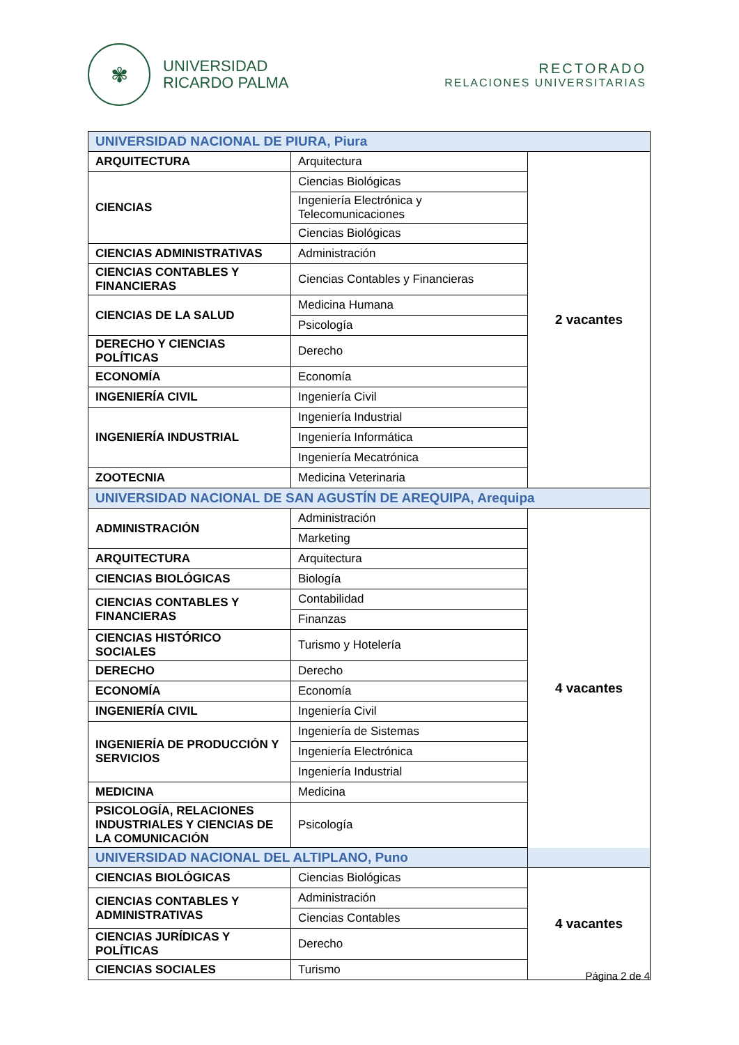✾
UNIVERSIDAD
RICARDO PALMA
RECTORADO
RELACIONES UNIVERSITARIAS
| UNIVERSIDAD NACIONAL DE PIURA, Piura | | |
| ARQUITECTURA | Arquitectura | 2 vacantes |
| CIENCIAS | Ciencias Biológicas | |
| | Ingeniería Electrónica y Telecomunicaciones | |
| | Ciencias Biológicas | |
| CIENCIAS ADMINISTRATIVAS | Administración | |
| CIENCIAS CONTABLES Y FINANCIERAS | Ciencias Contables y Financieras | |
| CIENCIAS DE LA SALUD | Medicina Humana | |
| | Psicología | |
| DERECHO Y CIENCIAS POLÍTICAS | Derecho | |
| ECONOMÍA | Economía | |
| INGENIERÍA CIVIL | Ingeniería Civil | |
| INGENIERÍA INDUSTRIAL | Ingeniería Industrial | |
| | Ingeniería Informática | |
| | Ingeniería Mecatrónica | |
| ZOOTECNIA | Medicina Veterinaria | |
| UNIVERSIDAD NACIONAL DE SAN AGUSTÍN DE AREQUIPA, Arequipa | | |
| ADMINISTRACIÓN | Administración | 4 vacantes |
| | Marketing | |
| ARQUITECTURA | Arquitectura | |
| CIENCIAS BIOLÓGICAS | Biología | |
| CIENCIAS CONTABLES Y FINANCIERAS | Contabilidad | |
| | Finanzas | |
| CIENCIAS HISTÓRICO SOCIALES | Turismo y Hotelería | |
| DERECHO | Derecho | |
| ECONOMÍA | Economía | |
| INGENIERÍA CIVIL | Ingeniería Civil | |
| INGENIERÍA DE PRODUCCIÓN Y SERVICIOS | Ingeniería de Sistemas | |
| | Ingeniería Electrónica | |
| | Ingeniería Industrial | |
| MEDICINA | Medicina | |
| PSICOLOGÍA, RELACIONES INDUSTRIALES Y CIENCIAS DE LA COMUNICACIÓN | Psicología | |
| UNIVERSIDAD NACIONAL DEL ALTIPLANO, Puno | | |
| CIENCIAS BIOLÓGICAS | Ciencias Biológicas | 4 vacantes |
| CIENCIAS CONTABLES Y ADMINISTRATIVAS | Administración | |
| | Ciencias Contables | |
| CIENCIAS JURÍDICAS Y POLÍTICAS | Derecho | |
| CIENCIAS SOCIALES | Turismo | |
Página 2 de 4